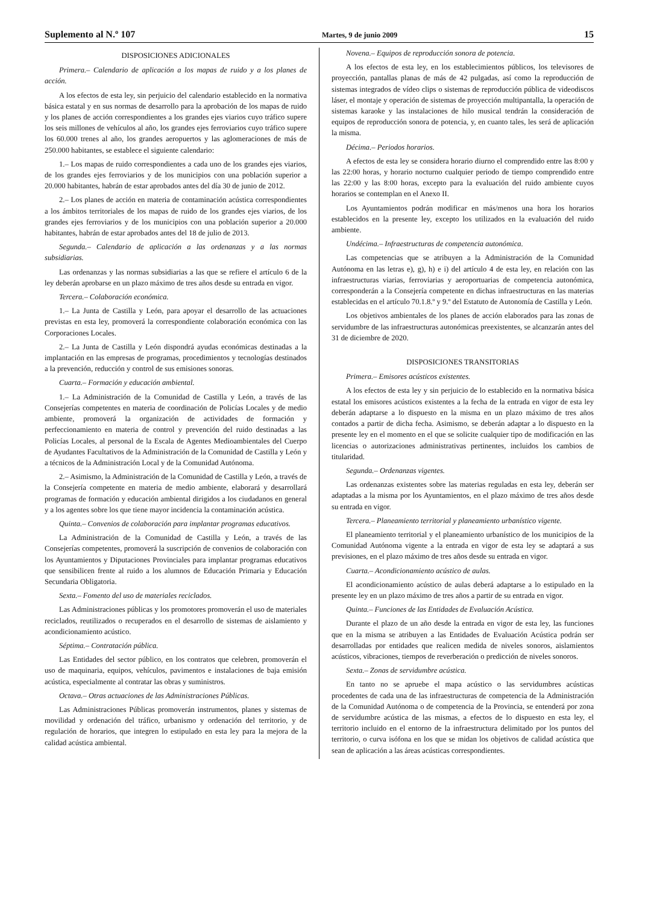Suplemento al N.º 107 Martes, 9 de junio 2009 15
DISPOSICIONES ADICIONALES
Primera.– Calendario de aplicación a los mapas de ruido y a los planes de acción.
A los efectos de esta ley, sin perjuicio del calendario establecido en la normativa básica estatal y en sus normas de desarrollo para la aprobación de los mapas de ruido y los planes de acción correspondientes a los grandes ejes viarios cuyo tráfico supere los seis millones de vehículos al año, los grandes ejes ferroviarios cuyo tráfico supere los 60.000 trenes al año, los grandes aeropuertos y las aglomeraciones de más de 250.000 habitantes, se establece el siguiente calendario:
1.– Los mapas de ruido correspondientes a cada uno de los grandes ejes viarios, de los grandes ejes ferroviarios y de los municipios con una población superior a 20.000 habitantes, habrán de estar aprobados antes del día 30 de junio de 2012.
2.– Los planes de acción en materia de contaminación acústica correspondientes a los ámbitos territoriales de los mapas de ruido de los grandes ejes viarios, de los grandes ejes ferroviarios y de los municipios con una población superior a 20.000 habitantes, habrán de estar aprobados antes del 18 de julio de 2013.
Segunda.– Calendario de aplicación a las ordenanzas y a las normas subsidiarias.
Las ordenanzas y las normas subsidiarias a las que se refiere el artículo 6 de la ley deberán aprobarse en un plazo máximo de tres años desde su entrada en vigor.
Tercera.– Colaboración económica.
1.– La Junta de Castilla y León, para apoyar el desarrollo de las actuaciones previstas en esta ley, promoverá la correspondiente colaboración económica con las Corporaciones Locales.
2.– La Junta de Castilla y León dispondrá ayudas económicas destinadas a la implantación en las empresas de programas, procedimientos y tecnologías destinados a la prevención, reducción y control de sus emisiones sonoras.
Cuarta.– Formación y educación ambiental.
1.– La Administración de la Comunidad de Castilla y León, a través de las Consejerías competentes en materia de coordinación de Policías Locales y de medio ambiente, promoverá la organización de actividades de formación y perfeccionamiento en materia de control y prevención del ruido destinadas a las Policías Locales, al personal de la Escala de Agentes Medioambientales del Cuerpo de Ayudantes Facultativos de la Administración de la Comunidad de Castilla y León y a técnicos de la Administración Local y de la Comunidad Autónoma.
2.– Asimismo, la Administración de la Comunidad de Castilla y León, a través de la Consejería competente en materia de medio ambiente, elaborará y desarrollará programas de formación y educación ambiental dirigidos a los ciudadanos en general y a los agentes sobre los que tiene mayor incidencia la contaminación acústica.
Quinta.– Convenios de colaboración para implantar programas educativos.
La Administración de la Comunidad de Castilla y León, a través de las Consejerías competentes, promoverá la suscripción de convenios de colaboración con los Ayuntamientos y Diputaciones Provinciales para implantar programas educativos que sensibilicen frente al ruido a los alumnos de Educación Primaria y Educación Secundaria Obligatoria.
Sexta.– Fomento del uso de materiales reciclados.
Las Administraciones públicas y los promotores promoverán el uso de materiales reciclados, reutilizados o recuperados en el desarrollo de sistemas de aislamiento y acondicionamiento acústico.
Séptima.– Contratación pública.
Las Entidades del sector público, en los contratos que celebren, promoverán el uso de maquinaria, equipos, vehículos, pavimentos e instalaciones de baja emisión acústica, especialmente al contratar las obras y suministros.
Octava.– Otras actuaciones de las Administraciones Públicas.
Las Administraciones Públicas promoverán instrumentos, planes y sistemas de movilidad y ordenación del tráfico, urbanismo y ordenación del territorio, y de regulación de horarios, que integren lo estipulado en esta ley para la mejora de la calidad acústica ambiental.
Novena.– Equipos de reproducción sonora de potencia.
A los efectos de esta ley, en los establecimientos públicos, los televisores de proyección, pantallas planas de más de 42 pulgadas, así como la reproducción de sistemas integrados de vídeo clips o sistemas de reproducción pública de videodiscos láser, el montaje y operación de sistemas de proyección multipantalla, la operación de sistemas karaoke y las instalaciones de hilo musical tendrán la consideración de equipos de reproducción sonora de potencia, y, en cuanto tales, les será de aplicación la misma.
Décima.– Periodos horarios.
A efectos de esta ley se considera horario diurno el comprendido entre las 8:00 y las 22:00 horas, y horario nocturno cualquier periodo de tiempo comprendido entre las 22:00 y las 8:00 horas, excepto para la evaluación del ruido ambiente cuyos horarios se contemplan en el Anexo II.
Los Ayuntamientos podrán modificar en más/menos una hora los horarios establecidos en la presente ley, excepto los utilizados en la evaluación del ruido ambiente.
Undécima.– Infraestructuras de competencia autonómica.
Las competencias que se atribuyen a la Administración de la Comunidad Autónoma en las letras e), g), h) e i) del artículo 4 de esta ley, en relación con las infraestructuras viarias, ferroviarias y aeroportuarias de competencia autonómica, corresponderán a la Consejería competente en dichas infraestructuras en las materias establecidas en el artículo 70.1.8.º y 9.º del Estatuto de Autonomía de Castilla y León.
Los objetivos ambientales de los planes de acción elaborados para las zonas de servidumbre de las infraestructuras autonómicas preexistentes, se alcanzarán antes del 31 de diciembre de 2020.
DISPOSICIONES TRANSITORIAS
Primera.– Emisores acústicos existentes.
A los efectos de esta ley y sin perjuicio de lo establecido en la normativa básica estatal los emisores acústicos existentes a la fecha de la entrada en vigor de esta ley deberán adaptarse a lo dispuesto en la misma en un plazo máximo de tres años contados a partir de dicha fecha. Asimismo, se deberán adaptar a lo dispuesto en la presente ley en el momento en el que se solicite cualquier tipo de modificación en las licencias o autorizaciones administrativas pertinentes, incluidos los cambios de titularidad.
Segunda.– Ordenanzas vigentes.
Las ordenanzas existentes sobre las materias reguladas en esta ley, deberán ser adaptadas a la misma por los Ayuntamientos, en el plazo máximo de tres años desde su entrada en vigor.
Tercera.– Planeamiento territorial y planeamiento urbanístico vigente.
El planeamiento territorial y el planeamiento urbanístico de los municipios de la Comunidad Autónoma vigente a la entrada en vigor de esta ley se adaptará a sus previsiones, en el plazo máximo de tres años desde su entrada en vigor.
Cuarta.– Acondicionamiento acústico de aulas.
El acondicionamiento acústico de aulas deberá adaptarse a lo estipulado en la presente ley en un plazo máximo de tres años a partir de su entrada en vigor.
Quinta.– Funciones de las Entidades de Evaluación Acústica.
Durante el plazo de un año desde la entrada en vigor de esta ley, las funciones que en la misma se atribuyen a las Entidades de Evaluación Acústica podrán ser desarrolladas por entidades que realicen medida de niveles sonoros, aislamientos acústicos, vibraciones, tiempos de reverberación o predicción de niveles sonoros.
Sexta.– Zonas de servidumbre acústica.
En tanto no se apruebe el mapa acústico o las servidumbres acústicas procedentes de cada una de las infraestructuras de competencia de la Administración de la Comunidad Autónoma o de competencia de la Provincia, se entenderá por zona de servidumbre acústica de las mismas, a efectos de lo dispuesto en esta ley, el territorio incluido en el entorno de la infraestructura delimitado por los puntos del territorio, o curva isófona en los que se midan los objetivos de calidad acústica que sean de aplicación a las áreas acústicas correspondientes.